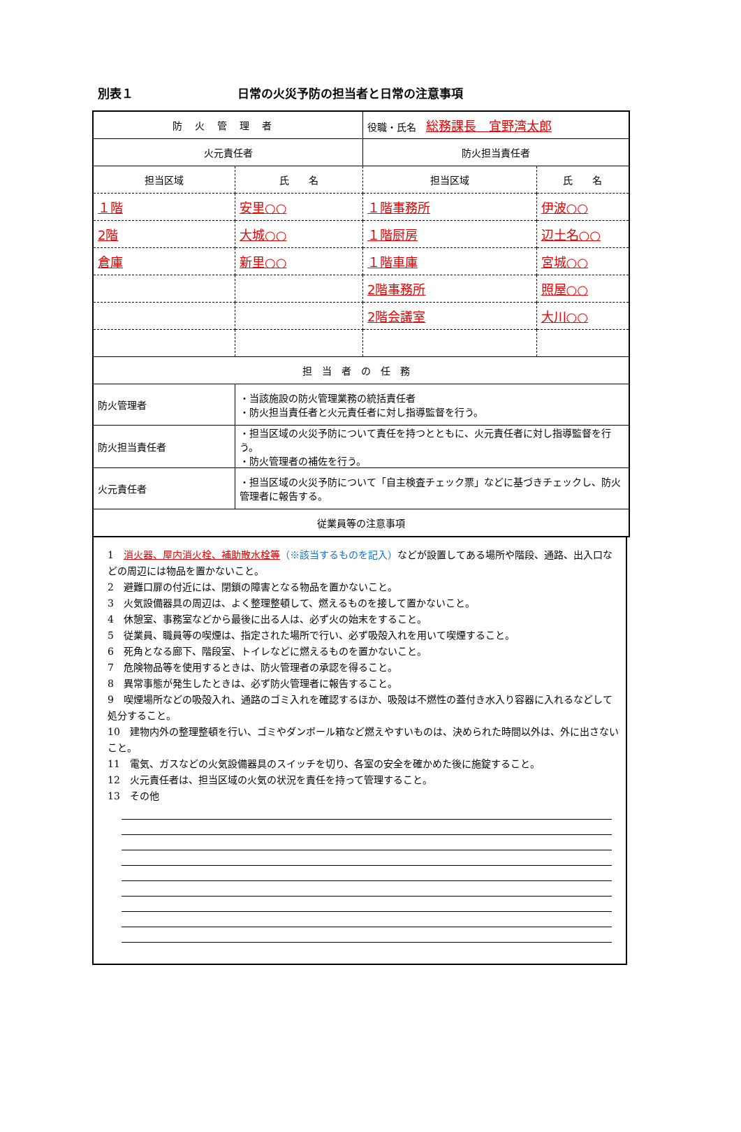別表１ 日常の火災予防の担当者と日常の注意事項
| 防火管理者 | | 役職・氏名 総務課長 宜野湾太郎 | |
| 火元責任者 | | 防火担当責任者 | |
| 担当区域 | 氏 名 | 担当区域 | 氏 名 |
| １階 | 安里○○ | １階事務所 | 伊波○○ |
| 2階 | 大城○○ | １階厨房 | 辺土名○○ |
| 倉庫 | 新里○○ | １階車庫 | 宮城○○ |
| | | 2階事務所 | 照屋○○ |
| | | 2階会議室 | 大川○○ |
| 担当者の任務 | | | |
| 防火管理者 | ・当該施設の防火管理業務の統括責任者 ・防火担当責任者と火元責任者に対し指導監督を行う。 | | |
| 防火担当責任者 | ・担当区域の火災予防について責任を持つとともに、火元責任者に対し指導監督を行う。 ・防火管理者の補佐を行う。 | | |
| 火元責任者 | ・担当区域の火災予防について「自主検査チェック票」などに基づきチェックし、防火管理者に報告する。 | | |
| 従業員等の注意事項 | | | |
1　消火器、屋内消火栓、補助散水栓等（※該当するものを記入）などが設置してある場所や階段、通路、出入口などの周辺には物品を置かないこと。
2　避難口扉の付近には、閉鎖の障害となる物品を置かないこと。
3　火気設備器具の周辺は、よく整理整頓して、燃えるものを接して置かないこと。
4　休憩室、事務室などから最後に出る人は、必ず火の始末をすること。
5　従業員、職員等の喫煙は、指定された場所で行い、必ず吸殻入れを用いて喫煙すること。
6　死角となる廊下、階段室、トイレなどに燃えるものを置かないこと。
7　危険物品等を使用するときは、防火管理者の承認を得ること。
8　異常事態が発生したときは、必ず防火管理者に報告すること。
9　喫煙場所などの吸殻入れ、通路のゴミ入れを確認するほか、吸殻は不燃性の蓋付き水入り容器に入れるなどして処分すること。
10　建物内外の整理整頓を行い、ゴミやダンボール箱など燃えやすいものは、決められた時間以外は、外に出さないこと。
11　電気、ガスなどの火気設備器具のスイッチを切り、各室の安全を確かめた後に施錠すること。
12　火元責任者は、担当区域の火気の状況を責任を持って管理すること。
13　その他